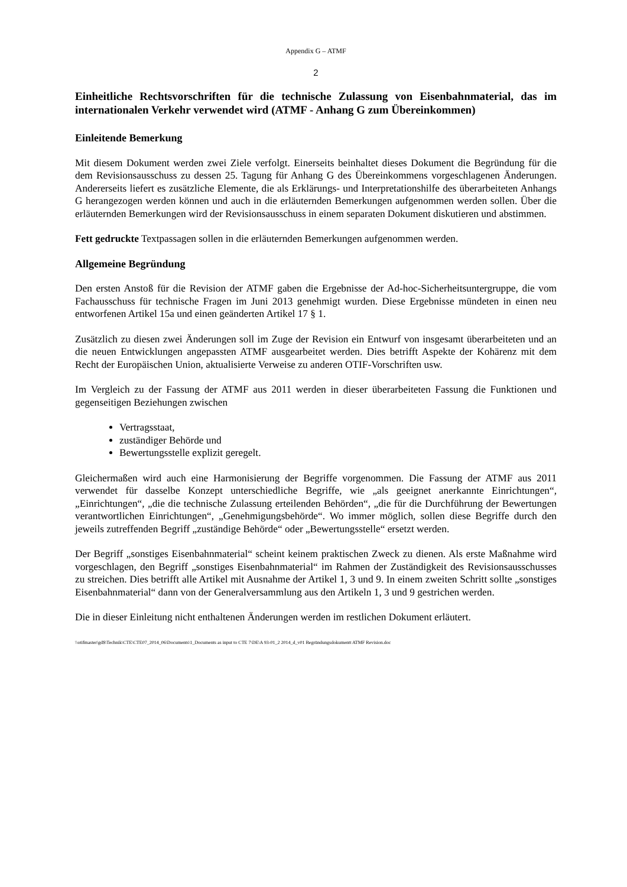Appendix G – ATMF
2
Einheitliche Rechtsvorschriften für die technische Zulassung von Eisenbahnmaterial, das im internationalen Verkehr verwendet wird (ATMF - Anhang G zum Übereinkommen)
Einleitende Bemerkung
Mit diesem Dokument werden zwei Ziele verfolgt. Einerseits beinhaltet dieses Dokument die Begründung für die dem Revisionsausschuss zu dessen 25. Tagung für Anhang G des Übereinkommens vorgeschlagenen Änderungen. Andererseits liefert es zusätzliche Elemente, die als Erklärungs- und Interpretationshilfe des überarbeiteten Anhangs G herangezogen werden können und auch in die erläuternden Bemerkungen aufgenommen werden sollen. Über die erläuternden Bemerkungen wird der Revisionsausschuss in einem separaten Dokument diskutieren und abstimmen.
Fett gedruckte Textpassagen sollen in die erläuternden Bemerkungen aufgenommen werden.
Allgemeine Begründung
Den ersten Anstoß für die Revision der ATMF gaben die Ergebnisse der Ad-hoc-Sicherheitsuntergruppe, die vom Fachausschuss für technische Fragen im Juni 2013 genehmigt wurden. Diese Ergebnisse mündeten in einen neu entworfenen Artikel 15a und einen geänderten Artikel 17 § 1.
Zusätzlich zu diesen zwei Änderungen soll im Zuge der Revision ein Entwurf von insgesamt überarbeiteten und an die neuen Entwicklungen angepassten ATMF ausgearbeitet werden. Dies betrifft Aspekte der Kohärenz mit dem Recht der Europäischen Union, aktualisierte Verweise zu anderen OTIF-Vorschriften usw.
Im Vergleich zu der Fassung der ATMF aus 2011 werden in dieser überarbeiteten Fassung die Funktionen und gegenseitigen Beziehungen zwischen
Vertragsstaat,
zuständiger Behörde und
Bewertungsstelle explizit geregelt.
Gleichermaßen wird auch eine Harmonisierung der Begriffe vorgenommen. Die Fassung der ATMF aus 2011 verwendet für dasselbe Konzept unterschiedliche Begriffe, wie „als geeignet anerkannte Einrichtungen“, „Einrichtungen“, „die die technische Zulassung erteilenden Behörden“, „die für die Durchführung der Bewertungen verantwortlichen Einrichtungen“, „Genehmigungsbehörde“. Wo immer möglich, sollen diese Begriffe durch den jeweils zutreffenden Begriff „zuständige Behörde“ oder „Bewertungsstelle“ ersetzt werden.
Der Begriff „sonstiges Eisenbahnmaterial“ scheint keinem praktischen Zweck zu dienen. Als erste Maßnahme wird vorgeschlagen, den Begriff „sonstiges Eisenbahnmaterial“ im Rahmen der Zuständigkeit des Revisionsausschusses zu streichen. Dies betrifft alle Artikel mit Ausnahme der Artikel 1, 3 und 9. In einem zweiten Schritt sollte „sonstiges Eisenbahnmaterial“ dann von der Generalversammlung aus den Artikeln 1, 3 und 9 gestrichen werden.
Die in dieser Einleitung nicht enthaltenen Änderungen werden im restlichen Dokument erläutert.
\\otifmaster\gd$\Technik\CTE\CTE07_2014_06\Documents\1_Documents as input to CTE 7\DE\A 93-01_2 2014_d_v01 Begründungsdokumentt ATMF Revision.doc